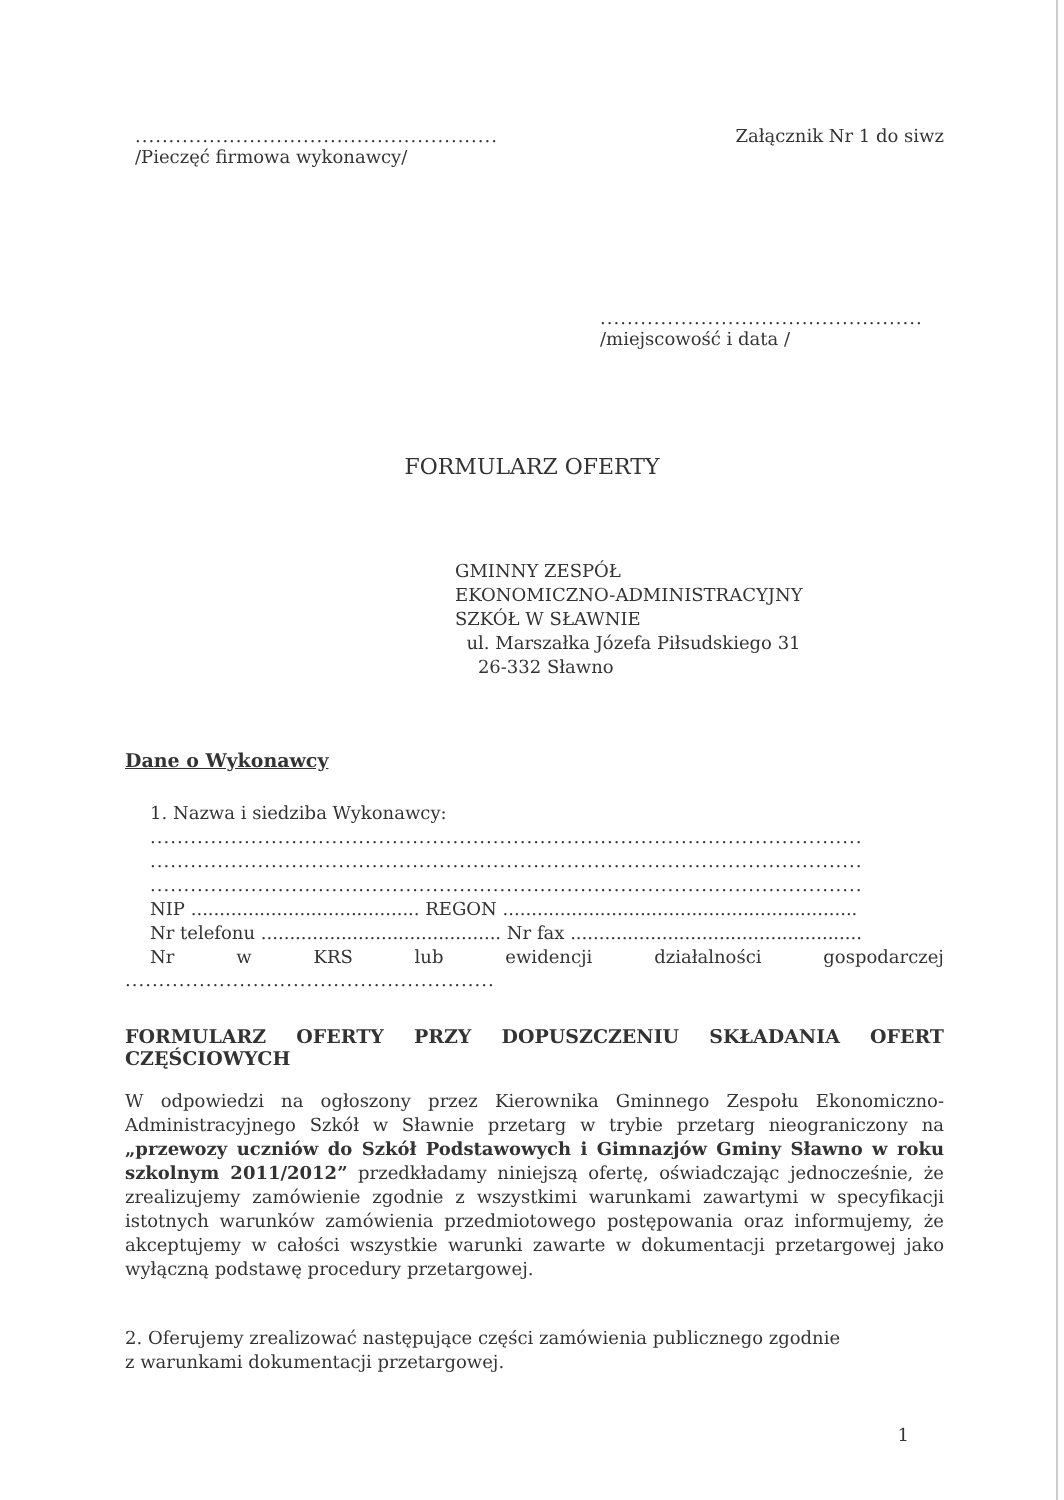......................................................
/Pieczęć firmowa wykonawcy/
Załącznik Nr 1 do siwz
................................................
/miejscowość i data /
FORMULARZ OFERTY
GMINNY ZESPÓŁ
EKONOMICZNO-ADMINISTRACYJNY
SZKÓŁ W SŁAWNIE
ul. Marszałka Józefa Piłsudskiego 31
26-332 Sławno
Dane o Wykonawcy
1. Nazwa i siedziba Wykonawcy:
..........................................................................................................
..........................................................................................................
..........................................................................................................
NIP ........................................ REGON ..............................................................
Nr telefonu .......................................... Nr fax ...................................................
Nr w KRS lub ewidencji działalności gospodarczej
.......................................................
FORMULARZ OFERTY PRZY DOPUSZCZENIU SKŁADANIA OFERT CZĘŚCIOWYCH
W odpowiedzi na ogłoszony przez Kierownika Gminnego Zespołu Ekonomiczno-Administracyjnego Szkół w Sławnie przetarg w trybie przetarg nieograniczony na „przewozy uczniów do Szkół Podstawowych i Gimnazjów Gminy Sławno w roku szkolnym 2011/2012” przedkładamy niniejszą ofertę, oświadczając jednocześnie, że zrealizujemy zamówienie zgodnie z wszystkimi warunkami zawartymi w specyfikacji istotnych warunków zamówienia przedmiotowego postępowania oraz informujemy, że akceptujemy w całości wszystkie warunki zawarte w dokumentacji przetargowej jako wyłączną podstawę procedury przetargowej.
2. Oferujemy zrealizować następujące części zamówienia publicznego zgodnie
z warunkami dokumentacji przetargowej.
1